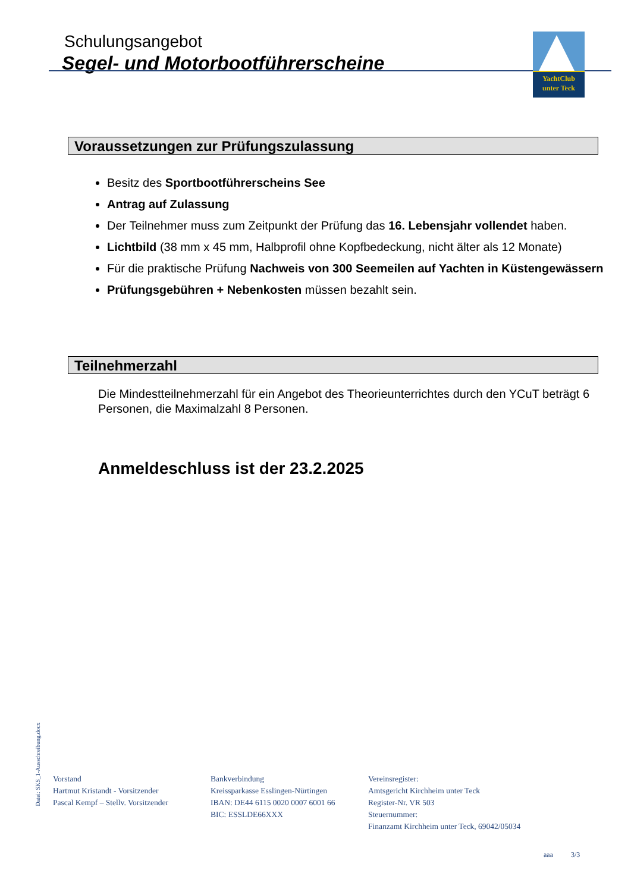Schulungsangebot
Segel- und Motorbootführerscheine
YachtClub
unter Teck
Voraussetzungen zur Prüfungszulassung
Besitz des Sportbootführerscheins See
Antrag auf Zulassung
Der Teilnehmer muss zum Zeitpunkt der Prüfung das 16. Lebensjahr vollendet haben.
Lichtbild (38 mm x 45 mm, Halbprofil ohne Kopfbedeckung, nicht älter als 12 Monate)
Für die praktische Prüfung Nachweis von 300 Seemeilen auf Yachten in Küstengewässern
Prüfungsgebühren + Nebenkosten müssen bezahlt sein.
Teilnehmerzahl
Die Mindestteilnehmerzahl für ein Angebot des Theorieunterrichtes durch den YCuT beträgt 6 Personen, die Maximalzahl 8 Personen.
Anmeldeschluss ist der 23.2.2025
Datei: SKS_1-Ausschreibung.docx
Vorstand
Hartmut Kristandt - Vorsitzender
Pascal Kempf – Stellv. Vorsitzender
Bankverbindung
Kreissparkasse Esslingen-Nürtingen
IBAN: DE44 6115 0020 0007 6001 66
BIC: ESSLDE66XXX
Vereinsregister:
Amtsgericht Kirchheim unter Teck
Register-Nr. VR 503
Steuernummer:
Finanzamt Kirchheim unter Teck, 69042/05034
aaa 3/3